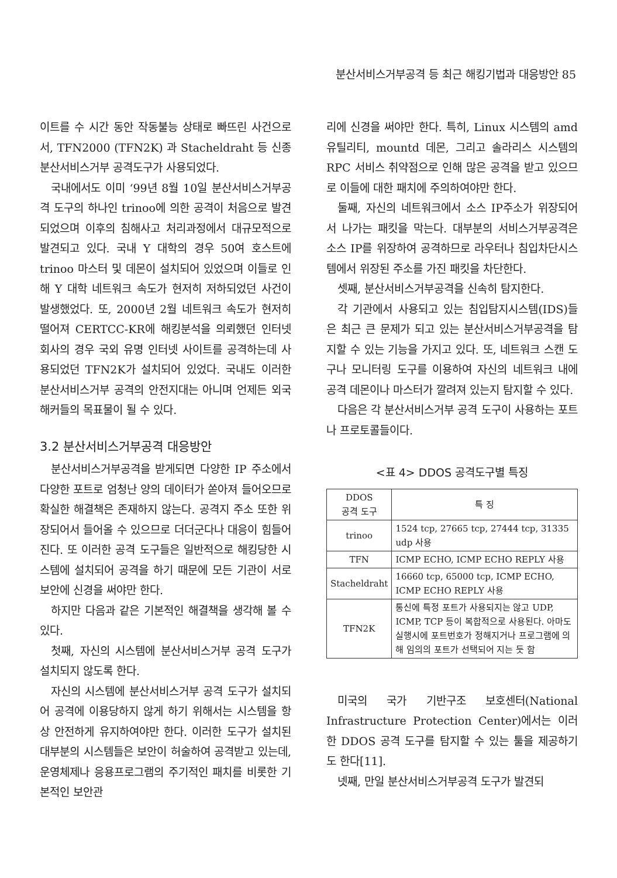분산서비스거부공격 등 최근 해킹기법과 대응방안 85
이트를 수 시간 동안 작동불능 상태로 빠뜨린 사건으로서, TFN2000 (TFN2K) 과 Stacheldraht 등 신종 분산서비스거부 공격도구가 사용되었다.
국내에서도 이미 ‘99년 8월 10일 분산서비스거부공격 도구의 하나인 trinoo에 의한 공격이 처음으로 발견되었으며 이후의 침해사고 처리과정에서 대규모적으로 발견되고 있다. 국내 Y 대학의 경우 50여 호스트에 trinoo 마스터 및 데몬이 설치되어 있었으며 이들로 인해 Y 대학 네트워크 속도가 현저히 저하되었던 사건이 발생했었다. 또, 2000년 2월 네트워크 속도가 현저히 떨어져 CERTCC-KR에 해킹분석을 의뢰했던 인터넷 회사의 경우 국외 유명 인터넷 사이트를 공격하는데 사용되었던 TFN2K가 설치되어 있었다. 국내도 이러한 분산서비스거부 공격의 안전지대는 아니며 언제든 외국해커들의 목표물이 될 수 있다.
3.2 분산서비스거부공격 대응방안
분산서비스거부공격을 받게되면 다양한 IP 주소에서 다양한 포트로 엄청난 양의 데이터가 쏟아져 들어오므로 확실한 해결책은 존재하지 않는다. 공격지 주소 또한 위장되어서 들어올 수 있으므로 더더군다나 대응이 힘들어 진다. 또 이러한 공격 도구들은 일반적으로 해킹당한 시스템에 설치되어 공격을 하기 때문에 모든 기관이 서로 보안에 신경을 써야만 한다.
하지만 다음과 같은 기본적인 해결책을 생각해 볼 수 있다.
첫째, 자신의 시스템에 분산서비스거부 공격 도구가 설치되지 않도록 한다.
자신의 시스템에 분산서비스거부 공격 도구가 설치되어 공격에 이용당하지 않게 하기 위해서는 시스템을 항상 안전하게 유지하여야만 한다. 이러한 도구가 설치된 대부분의 시스템들은 보안이 허술하여 공격받고 있는데, 운영체제나 응용프로그램의 주기적인 패치를 비롯한 기본적인 보안관
리에 신경을 써야만 한다. 특히, Linux 시스템의 amd 유틸리티, mountd 데몬, 그리고 솔라리스 시스템의 RPC 서비스 취약점으로 인해 많은 공격을 받고 있으므로 이들에 대한 패치에 주의하여야만 한다.
둘째, 자신의 네트워크에서 소스 IP주소가 위장되어서 나가는 패킷을 막는다. 대부분의 서비스거부공격은 소스 IP를 위장하여 공격하므로 라우터나 침입차단시스템에서 위장된 주소를 가진 패킷을 차단한다.
셋째, 분산서비스거부공격을 신속히 탐지한다.
각 기관에서 사용되고 있는 침입탐지시스템(IDS)들은 최근 큰 문제가 되고 있는 분산서비스거부공격을 탐지할 수 있는 기능을 가지고 있다. 또, 네트워크 스캔 도구나 모니터링 도구를 이용하여 자신의 네트워크 내에 공격 데몬이나 마스터가 깔려져 있는지 탐지할 수 있다.
다음은 각 분산서비스거부 공격 도구이 사용하는 포트나 프로토콜들이다.
<표 4> DDOS 공격도구별 특징
| DDOS 공격 도구 | 특 징 |
| --- | --- |
| trinoo | 1524 tcp, 27665 tcp, 27444 tcp, 31335 udp 사용 |
| TFN | ICMP ECHO, ICMP ECHO REPLY 사용 |
| Stacheldraht | 16660 tcp, 65000 tcp, ICMP ECHO, ICMP ECHO REPLY 사용 |
| TFN2K | 통신에 특정 포트가 사용되지는 않고 UDP, ICMP, TCP 등이 복합적으로 사용된다. 아마도 실행시에 포트번호가 정해지거나 프로그램에 의해 임의의 포트가 선택되어 지는 듯 함 |
미국의 국가 기반구조 보호센터(National Infrastructure Protection Center)에서는 이러한 DDOS 공격 도구를 탐지할 수 있는 툴을 제공하기도 한다[11].
넷째, 만일 분산서비스거부공격 도구가 발견되